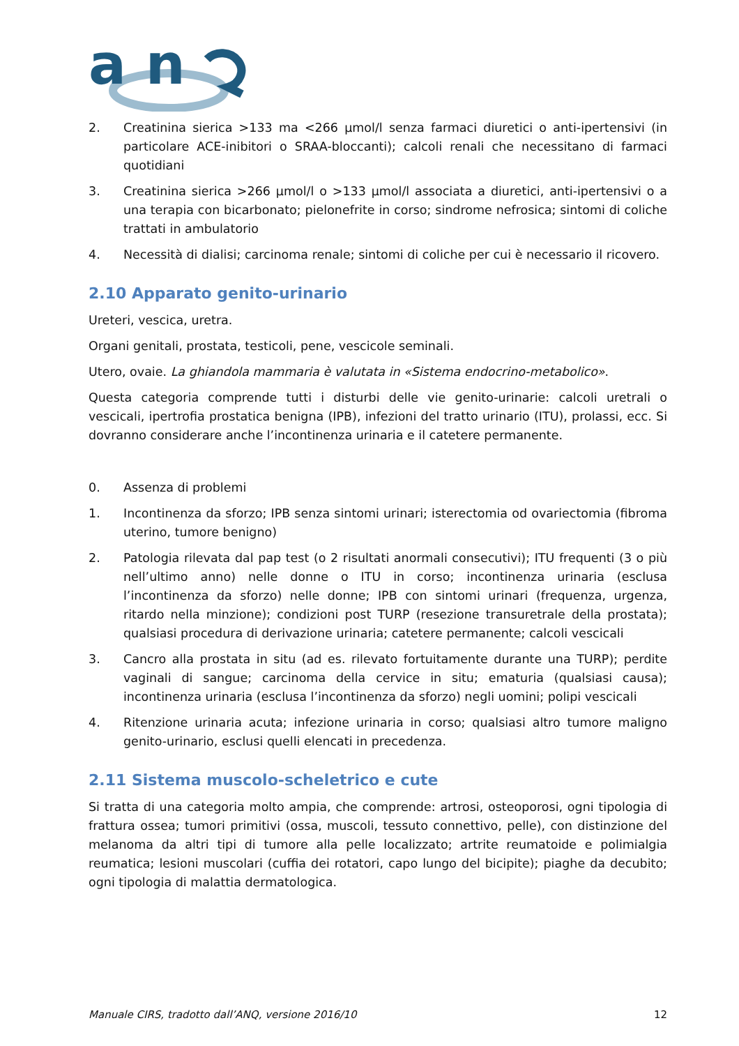a n
2. Creatinina sierica >133 ma <266 μmol/l senza farmaci diuretici o anti-ipertensivi (in particolare ACE-inibitori o SRAA-bloccanti); calcoli renali che necessitano di farmaci quotidiani
3. Creatinina sierica >266 μmol/l o >133 μmol/l associata a diuretici, anti-ipertensivi o a una terapia con bicarbonato; pielonefrite in corso; sindrome nefrosica; sintomi di coliche trattati in ambulatorio
4. Necessità di dialisi; carcinoma renale; sintomi di coliche per cui è necessario il ricovero.
2.10 Apparato genito-urinario
Ureteri, vescica, uretra.
Organi genitali, prostata, testicoli, pene, vescicole seminali.
Utero, ovaie. La ghiandola mammaria è valutata in «Sistema endocrino-metabolico».
Questa categoria comprende tutti i disturbi delle vie genito-urinarie: calcoli uretrali o vescicali, ipertrofia prostatica benigna (IPB), infezioni del tratto urinario (ITU), prolassi, ecc. Si dovranno considerare anche l’incontinenza urinaria e il catetere permanente.
0. Assenza di problemi
1. Incontinenza da sforzo; IPB senza sintomi urinari; isterectomia od ovariectomia (fibroma uterino, tumore benigno)
2. Patologia rilevata dal pap test (o 2 risultati anormali consecutivi); ITU frequenti (3 o più nell’ultimo anno) nelle donne o ITU in corso; incontinenza urinaria (esclusa l’incontinenza da sforzo) nelle donne; IPB con sintomi urinari (frequenza, urgenza, ritardo nella minzione); condizioni post TURP (resezione transuretrale della prostata); qualsiasi procedura di derivazione urinaria; catetere permanente; calcoli vescicali
3. Cancro alla prostata in situ (ad es. rilevato fortuitamente durante una TURP); perdite vaginali di sangue; carcinoma della cervice in situ; ematuria (qualsiasi causa); incontinenza urinaria (esclusa l’incontinenza da sforzo) negli uomini; polipi vescicali
4. Ritenzione urinaria acuta; infezione urinaria in corso; qualsiasi altro tumore maligno genito-urinario, esclusi quelli elencati in precedenza.
2.11 Sistema muscolo-scheletrico e cute
Si tratta di una categoria molto ampia, che comprende: artrosi, osteoporosi, ogni tipologia di frattura ossea; tumori primitivi (ossa, muscoli, tessuto connettivo, pelle), con distinzione del melanoma da altri tipi di tumore alla pelle localizzato; artrite reumatoide e polimialgia reumatica; lesioni muscolari (cuffia dei rotatori, capo lungo del bicipite); piaghe da decubito; ogni tipologia di malattia dermatologica.
Manuale CIRS, tradotto dall’ANQ, versione 2016/10 12